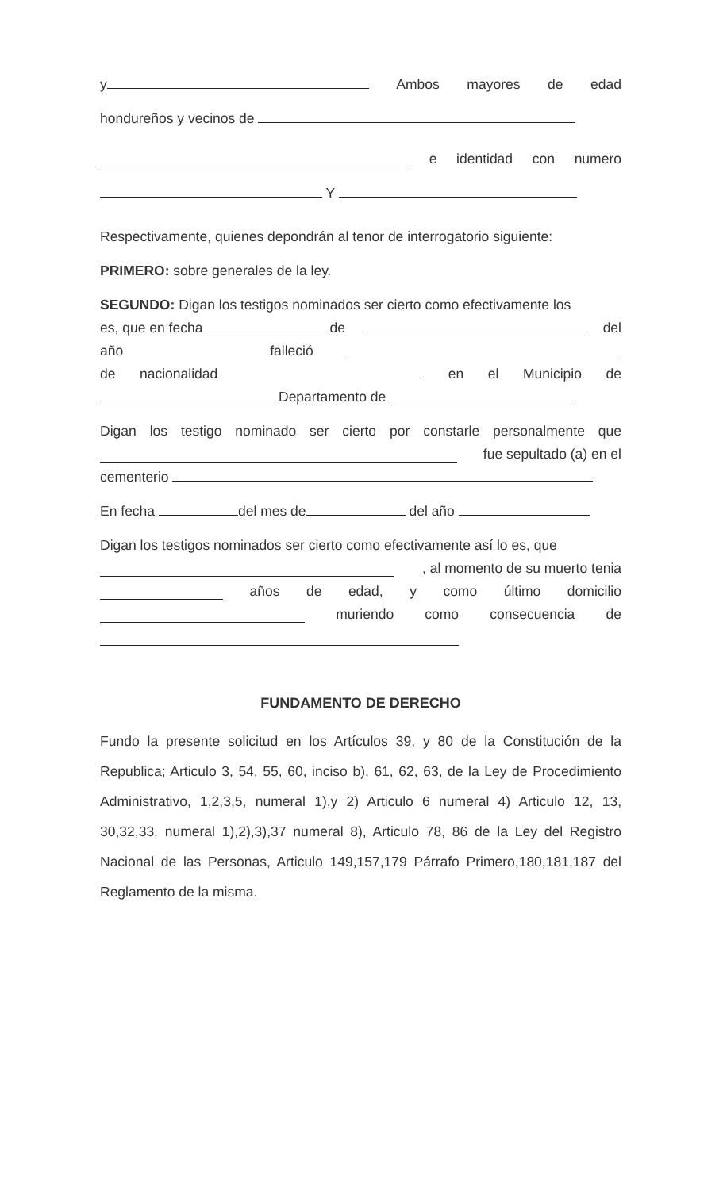y Ambos mayores de edad
hondureños y vecinos de
e identidad con numero
Y
Respectivamente, quienes depondrán al tenor de interrogatorio siguiente:
PRIMERO: sobre generales de la ley.
SEGUNDO: Digan los testigos nominados ser cierto como efectivamente los
es, que en fecha de del
año falleció
de nacionalidad en el Municipio de
Departamento de
Digan los testigo nominado ser cierto por constarle personalmente que
fue sepultado (a) en el
cementerio
En fecha del mes de del año
Digan los testigos nominados ser cierto como efectivamente así lo es, que
, al momento de su muerto tenia
años de edad, y como último domicilio
muriendo como consecuencia de
FUNDAMENTO DE DERECHO
Fundo la presente solicitud en los Artículos 39, y 80 de la Constitución de la Republica; Articulo 3, 54, 55, 60, inciso b), 61, 62, 63, de la Ley de Procedimiento Administrativo, 1,2,3,5, numeral 1),y 2) Articulo 6 numeral 4) Articulo 12, 13, 30,32,33, numeral 1),2),3),37 numeral 8), Articulo 78, 86 de la Ley del Registro Nacional de las Personas, Articulo 149,157,179 Párrafo Primero,180,181,187 del Reglamento de la misma.